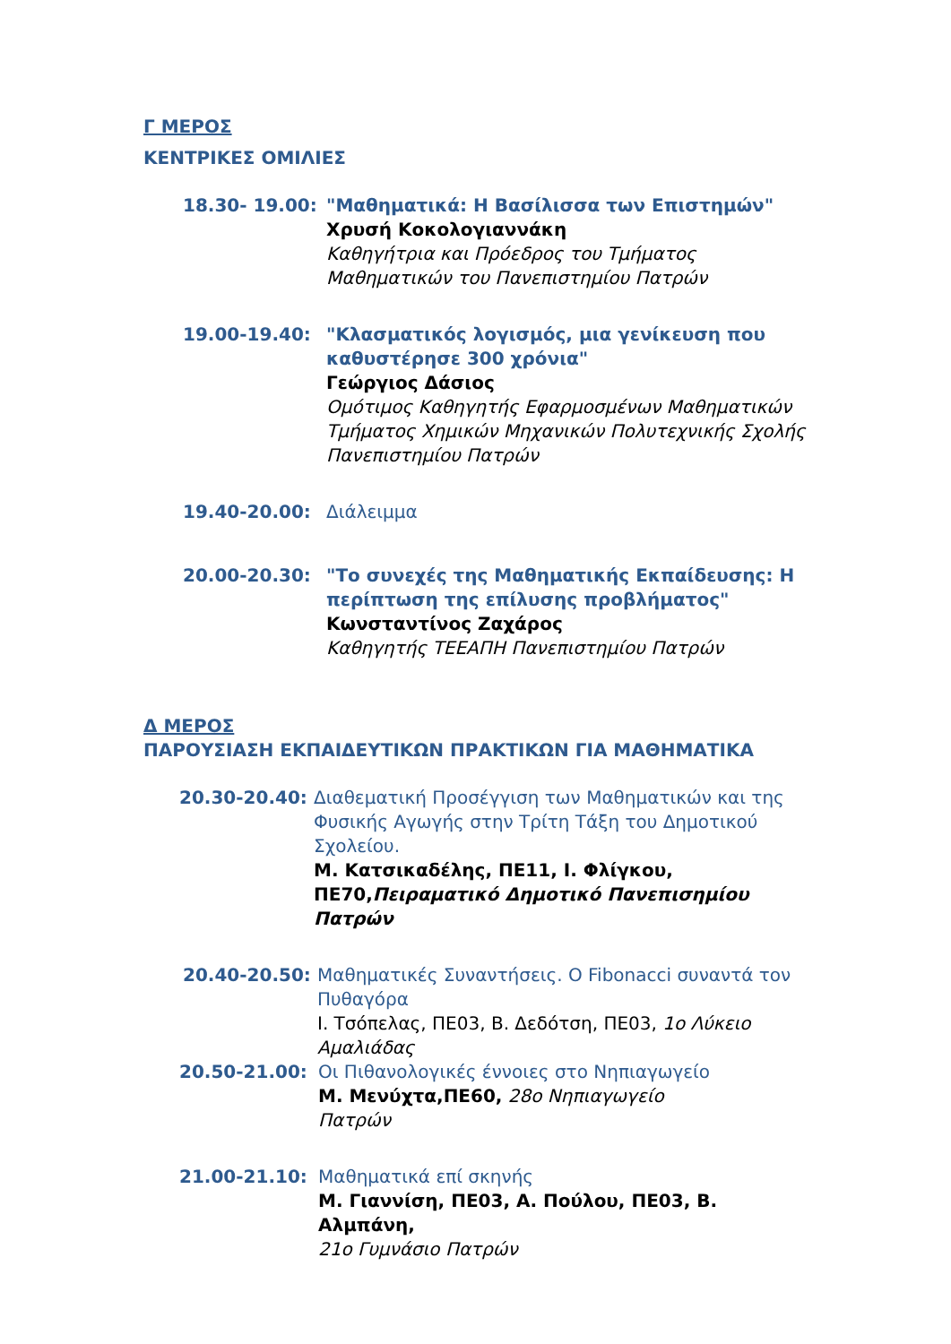Γ ΜΕΡΟΣ
ΚΕΝΤΡΙΚΕΣ ΟΜΙΛΙΕΣ
18.30- 19.00: "Μαθηματικά: Η Βασίλισσα των Επιστημών"
Χρυσή Κοκολογιαννάκη
Καθηγήτρια και Πρόεδρος του Τμήματος Μαθηματικών του Πανεπιστημίου Πατρών
19.00-19.40: "Κλασματικός λογισμός, μια γενίκευση που καθυστέρησε 300 χρόνια"
Γεώργιος Δάσιος
Ομότιμος Καθηγητής Εφαρμοσμένων Μαθηματικών Τμήματος Χημικών Μηχανικών Πολυτεχνικής Σχολής Πανεπιστημίου Πατρών
19.40-20.00: Διάλειμμα
20.00-20.30: "Το συνεχές της Μαθηματικής Εκπαίδευσης: Η περίπτωση της επίλυσης προβλήματος"
Κωνσταντίνος Ζαχάρος
Καθηγητής ΤΕΕΑΠΗ Πανεπιστημίου Πατρών
Δ ΜΕΡΟΣ
ΠΑΡΟΥΣΙΑΣΗ ΕΚΠΑΙΔΕΥΤΙΚΩΝ ΠΡΑΚΤΙΚΩΝ ΓΙΑ ΜΑΘΗΜΑΤΙΚΑ
20.30-20.40: Διαθεματική Προσέγγιση των Μαθηματικών και της Φυσικής Αγωγής στην Τρίτη Τάξη του Δημοτικού Σχολείου.
Μ. Κατσικαδέλης, ΠΕ11, Ι. Φλίγκου, ΠΕ70,Πειραματικό Δημοτικό Πανεπισημίου Πατρών
20.40-20.50: Μαθηματικές Συναντήσεις. Ο Fibonacci συναντά τον Πυθαγόρα
Ι. Τσόπελας, ΠΕ03, Β. Δεδότση, ΠΕ03, 1ο Λύκειο Αμαλιάδας
20.50-21.00: Οι Πιθανολογικές έννοιες στο Νηπιαγωγείο
Μ. Μενύχτα,ΠΕ60, 28ο Νηπιαγωγείο
Πατρών
21.00-21.10: Μαθηματικά επί σκηνής
Μ. Γιαννίση, ΠΕ03, Α. Πούλου, ΠΕ03, Β. Αλμπάνη,
21ο Γυμνάσιο Πατρών